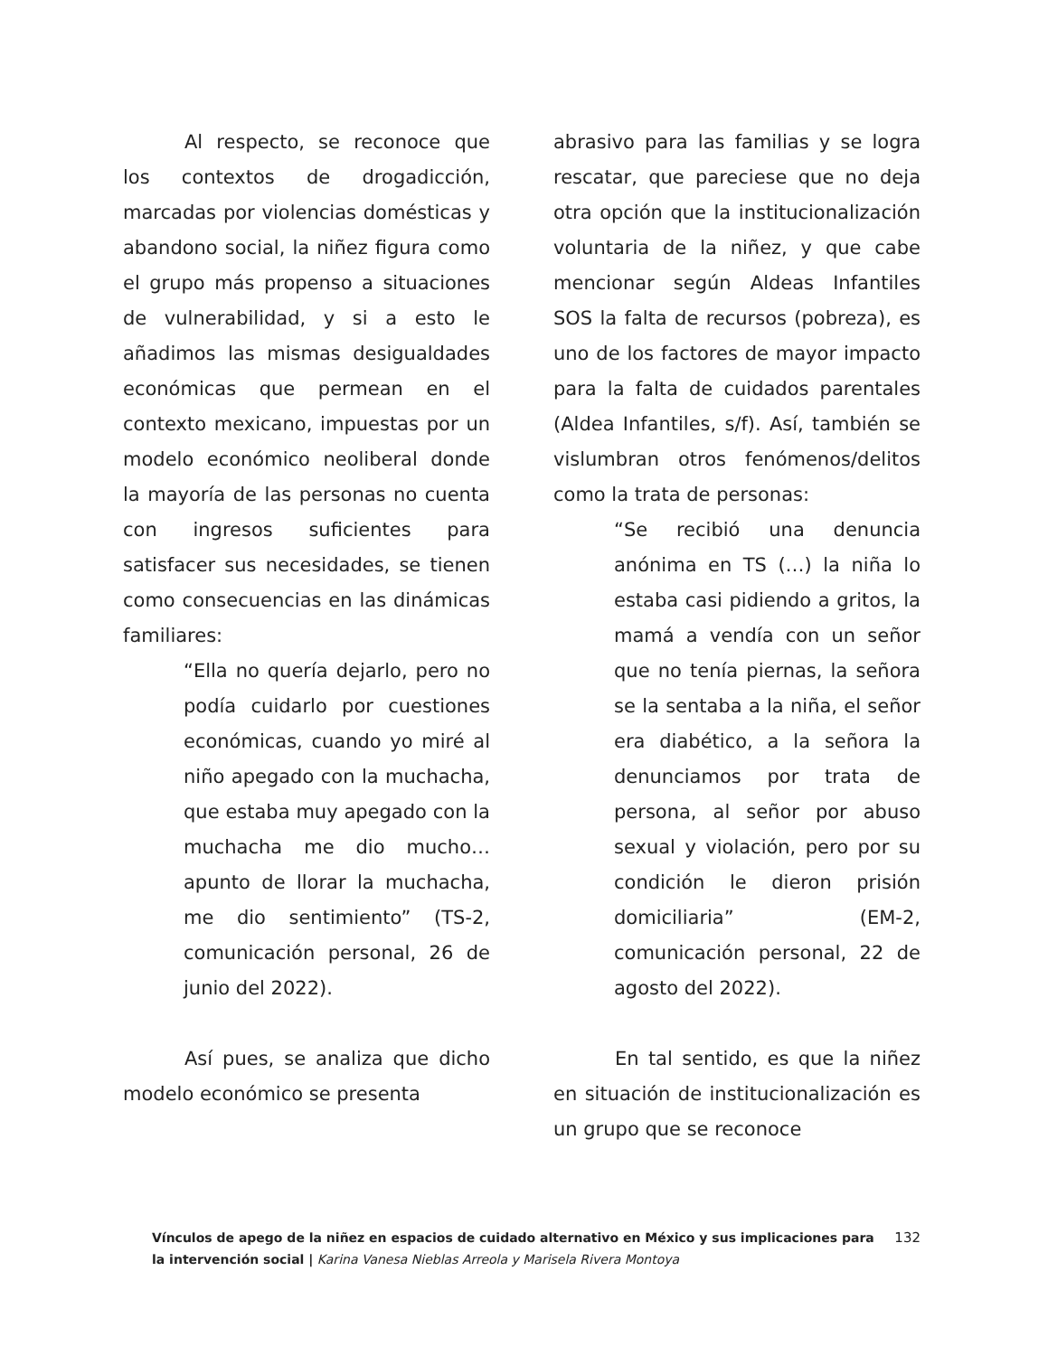Al respecto, se reconoce que los contextos de drogadicción, marcadas por violencias domésticas y abandono social, la niñez figura como el grupo más propenso a situaciones de vulnerabilidad, y si a esto le añadimos las mismas desigualdades económicas que permean en el contexto mexicano, impuestas por un modelo económico neoliberal donde la mayoría de las personas no cuenta con ingresos suficientes para satisfacer sus necesidades, se tienen como consecuencias en las dinámicas familiares:
“Ella no quería dejarlo, pero no podía cuidarlo por cuestiones económicas, cuando yo miré al niño apegado con la muchacha, que estaba muy apegado con la muchacha me dio mucho… apunto de llorar la muchacha, me dio sentimiento” (TS-2, comunicación personal, 26 de junio del 2022).
Así pues, se analiza que dicho modelo económico se presenta
abrasivo para las familias y se logra rescatar, que pareciese que no deja otra opción que la institucionalización voluntaria de la niñez, y que cabe mencionar según Aldeas Infantiles SOS la falta de recursos (pobreza), es uno de los factores de mayor impacto para la falta de cuidados parentales (Aldea Infantiles, s/f). Así, también se vislumbran otros fenómenos/delitos como la trata de personas:
“Se recibió una denuncia anónima en TS (…) la niña lo estaba casi pidiendo a gritos, la mamá a vendía con un señor que no tenía piernas, la señora se la sentaba a la niña, el señor era diabético, a la señora la denunciamos por trata de persona, al señor por abuso sexual y violación, pero por su condición le dieron prisión domiciliaria” (EM-2, comunicación personal, 22 de agosto del 2022).
En tal sentido, es que la niñez en situación de institucionalización es un grupo que se reconoce
Vínculos de apego de la niñez en espacios de cuidado alternativo en México y sus implicaciones para la intervención social | Karina Vanesa Nieblas Arreola y Marisela Rivera Montoya
132